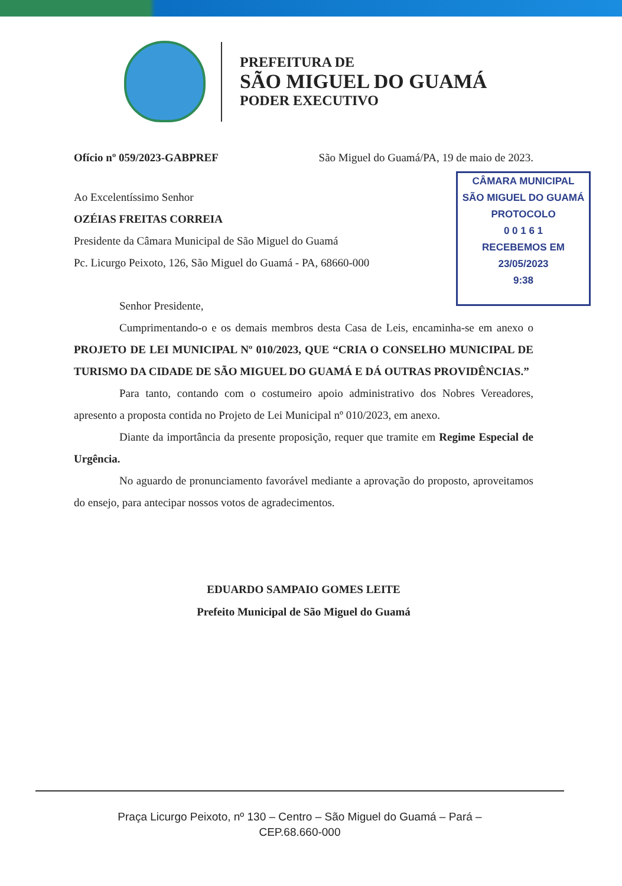PREFEITURA DE
SÃO MIGUEL DO GUAMÁ
PODER EXECUTIVO
Ofício nº 059/2023-GABPREF São Miguel do Guamá/PA, 19 de maio de 2023.
Ao Excelentíssimo Senhor
OZÉIAS FREITAS CORREIA
Presidente da Câmara Municipal de São Miguel do Guamá
Pc. Licurgo Peixoto, 126, São Miguel do Guamá - PA, 68660-000
Senhor Presidente,
Cumprimentando-o e os demais membros desta Casa de Leis, encaminha-se em anexo o PROJETO DE LEI MUNICIPAL Nº 010/2023, QUE “CRIA O CONSELHO MUNICIPAL DE TURISMO DA CIDADE DE SÃO MIGUEL DO GUAMÁ E DÁ OUTRAS PROVIDÊNCIAS.”
Para tanto, contando com o costumeiro apoio administrativo dos Nobres Vereadores, apresento a proposta contida no Projeto de Lei Municipal nº 010/2023, em anexo.
Diante da importância da presente proposição, requer que tramite em Regime Especial de Urgência.
No aguardo de pronunciamento favorável mediante a aprovação do proposto, aproveitamos do ensejo, para antecipar nossos votos de agradecimentos.
EDUARDO SAMPAIO GOMES LEITE
Prefeito Municipal de São Miguel do Guamá
CÂMARA MUNICIPAL
SÃO MIGUEL DO GUAMÁ
PROTOCOLO
0 0 1 6 1
RECEBEMOS EM
23/05/2023
9:38
Praça Licurgo Peixoto, nº 130 – Centro – São Miguel do Guamá – Pará –
CEP.68.660-000